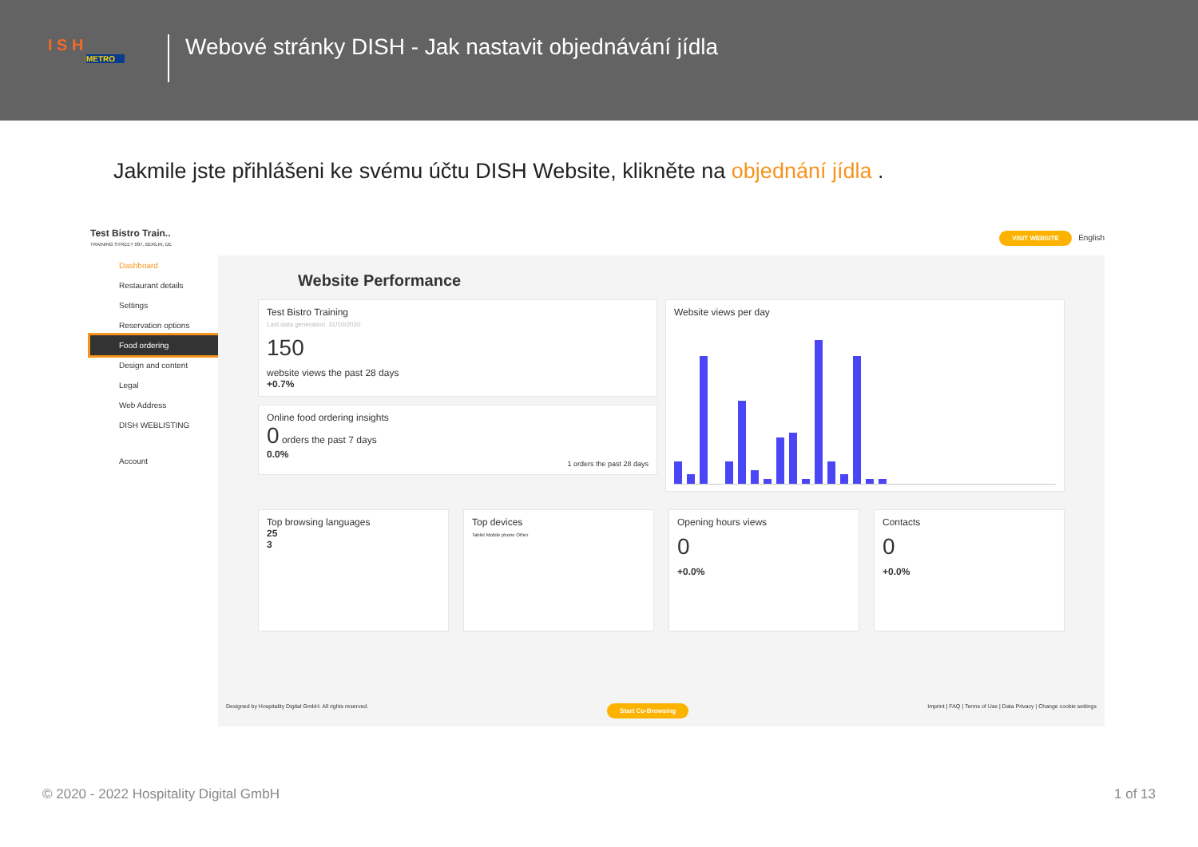I S H
METRO
Webové stránky DISH - Jak nastavit objednávání jídla
Jakmile jste přihlášeni ke svému účtu DISH Website, klikněte na objednání jídla .
Test Bistro Train..
TRAINING STREET 007, BERLIN, DE
VISIT WEBSITE English
Dashboard
Restaurant details
Settings
Reservation options
Food ordering
Design and content
Legal
Web Address
DISH WEBLISTING
Account
Website Performance
Test Bistro Training
Last data generation: 31/10/2020
150
website views the past 28 days
+0.7%
Online food ordering insights
0 orders the past 7 days
0.0%
1 orders the past 28 days
Website views per day
Top browsing languages
25
3
Top devices
Tablet Mobile phone Other
Opening hours views
0
+0.0%
Contacts
0
+0.0%
Designed by Hospitality Digital GmbH. All rights reserved. Start Co-Browsing Imprint | FAQ | Terms of Use | Data Privacy | Change cookie settings
© 2020 - 2022 Hospitality Digital GmbH 1 of 13